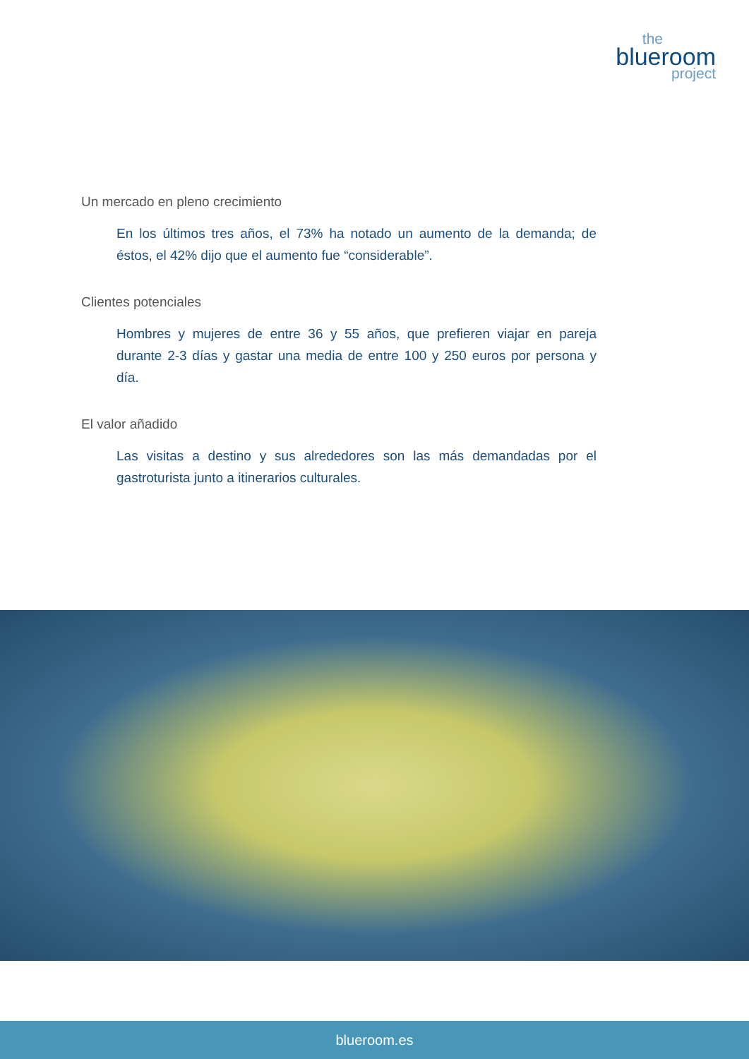the
blueroom
project
Un mercado en pleno crecimiento
En los últimos tres años, el 73% ha notado un aumento de la demanda; de éstos, el 42% dijo que el aumento fue “considerable”.
Clientes potenciales
Hombres y mujeres de entre 36 y 55 años, que prefieren viajar en pareja durante 2-3 días y gastar una media de entre 100 y 250 euros por persona y día.
El valor añadido
Las visitas a destino y sus alrededores son las más demandadas por el gastroturista junto a itinerarios culturales.
blueroom.es